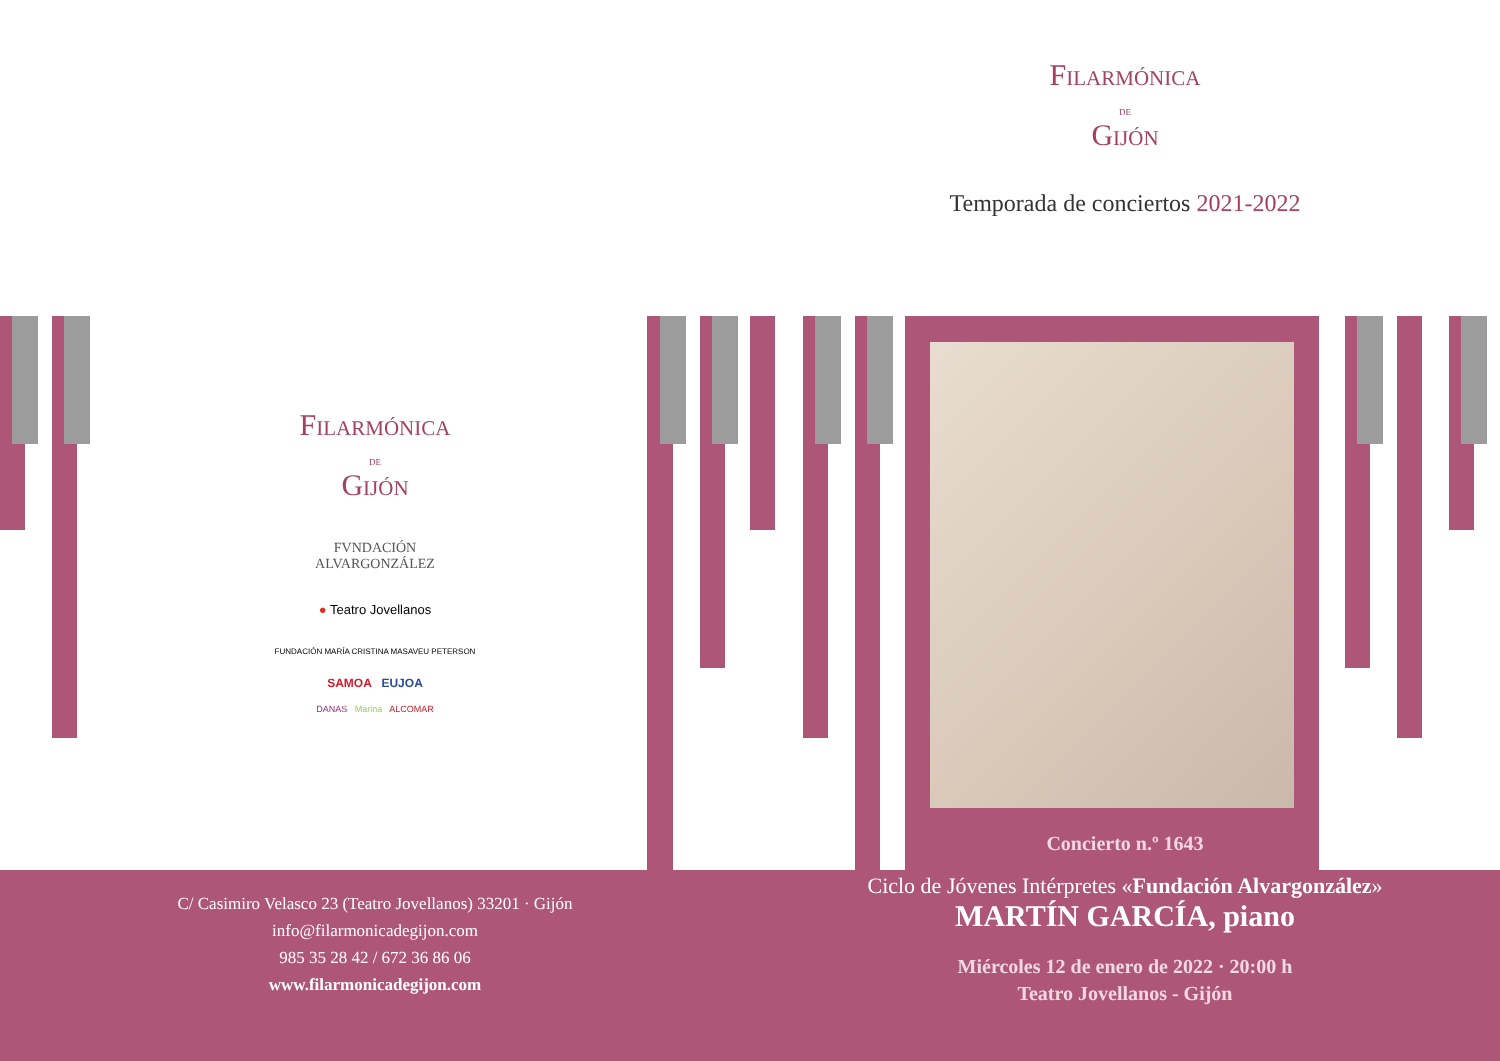Filarmónica
DE
Gijón
Temporada de conciertos 2021-2022
Filarmónica
DE
Gijón
FVNDACIÓN
ALVARGONZÁLEZ
● Teatro Jovellanos
FUNDACIÓN MARÍA CRISTINA MASAVEU PETERSON
SAMOA EUJOA
DANAS Marina ALCOMAR
C/ Casimiro Velasco 23 (Teatro Jovellanos) 33201 · Gijón
info@filarmonicadegijon.com
985 35 28 42 / 672 36 86 06
www.filarmonicadegijon.com
Concierto n.º 1643
Ciclo de Jóvenes Intérpretes «Fundación Alvargonzález»
MARTÍN GARCÍA, piano
Miércoles 12 de enero de 2022 · 20:00 h
Teatro Jovellanos - Gijón